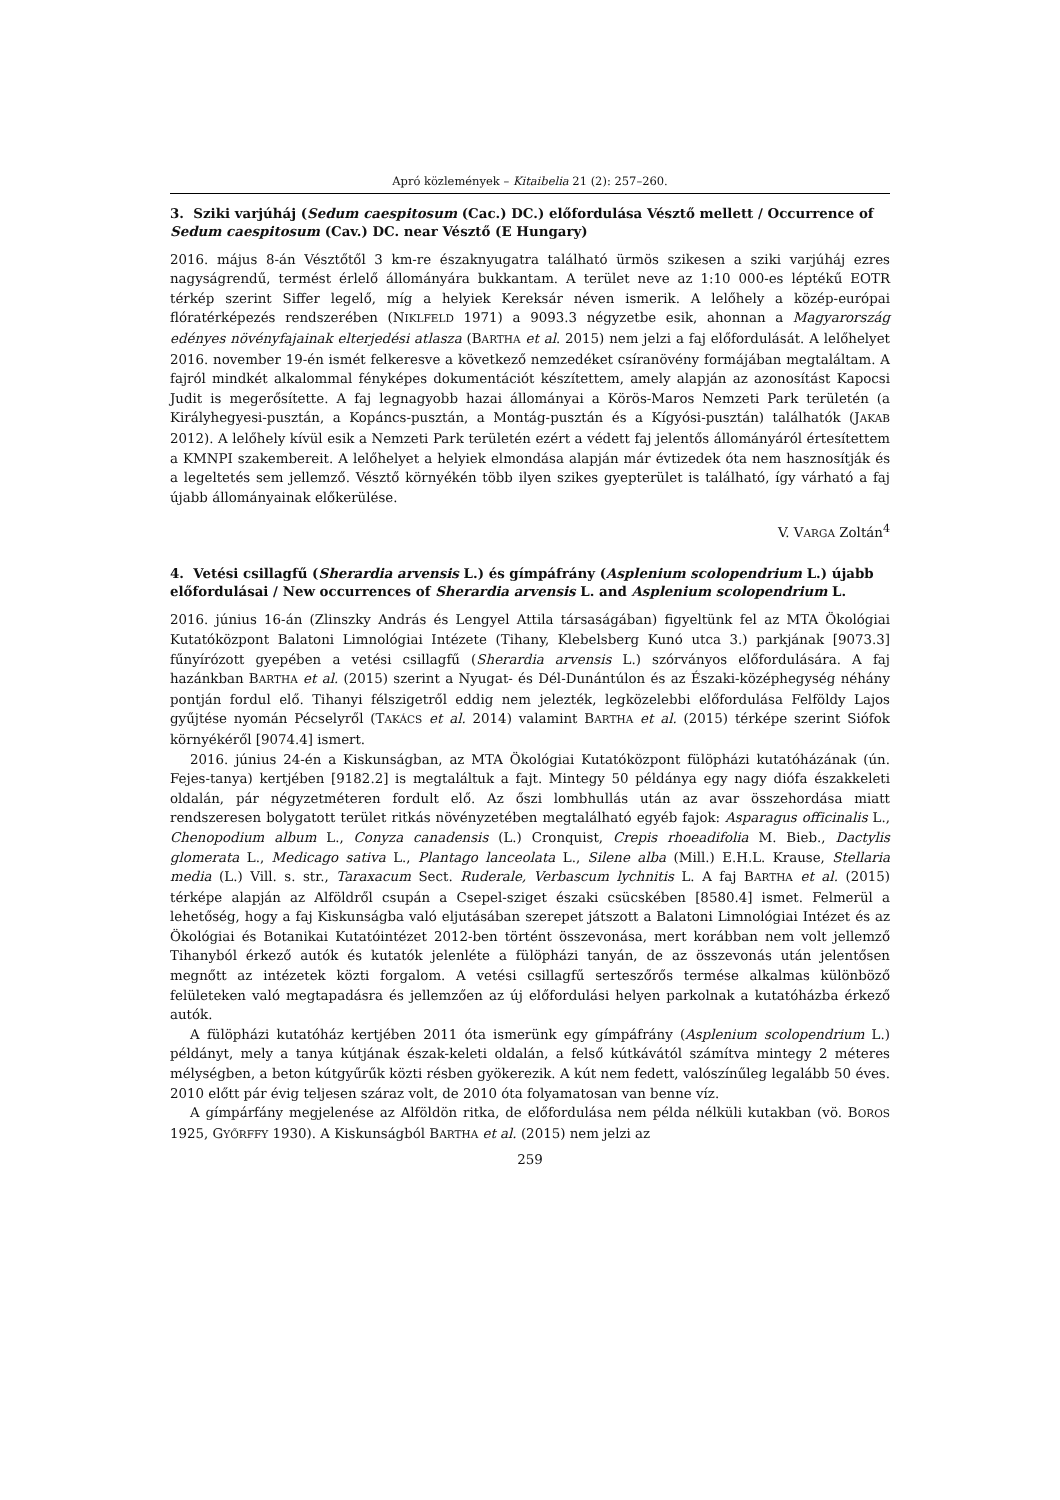Apró közlemények – Kitaibelia 21 (2): 257–260.
3. Sziki varjúháj (Sedum caespitosum (Cac.) DC.) előfordulása Vésztő mellett / Occurrence of Sedum caespitosum (Cav.) DC. near Vésztő (E Hungary)
2016. május 8-án Vésztőtől 3 km-re északnyugatra található ürmös szikesen a sziki varjúháj ezres nagyságrendű, termést érlelő állományára bukkantam. A terület neve az 1:10 000-es léptékű EOTR térkép szerint Siffer legelő, míg a helyiek Kereksár néven ismerik. A lelőhely a közép-európai flóratérképezés rendszerében (NIKLFELD 1971) a 9093.3 négyzetbe esik, ahonnan a Magyarország edényes növényfajainak elterjedési atlasza (BARTHA et al. 2015) nem jelzi a faj előfordulását. A lelőhelyet 2016. november 19-én ismét felkeresve a következő nemzedéket csíranövény formájában megtaláltam. A fajról mindkét alkalommal fényképes dokumentációt készítettem, amely alapján az azonosítást Kapocsi Judit is megerősítette. A faj legnagyobb hazai állományai a Körös-Maros Nemzeti Park területén (a Királyhegyesi-pusztán, a Kopáncs-pusztán, a Montág-pusztán és a Kígyósi-pusztán) találhatók (JAKAB 2012). A lelőhely kívül esik a Nemzeti Park területén ezért a védett faj jelentős állományáról értesítettem a KMNPI szakembereit. A lelőhelyet a helyiek elmondása alapján már évtizedek óta nem hasznosítják és a legeltetés sem jellemző. Vésztő környékén több ilyen szikes gyepterület is található, így várható a faj újabb állományainak előkerülése.
V. VARGA Zoltán<sup>4</sup>
4. Vetési csillagfű (Sherardia arvensis L.) és gímpáfrány (Asplenium scolopendrium L.) újabb előfordulásai / New occurrences of Sherardia arvensis L. and Asplenium scolopendrium L.
2016. június 16-án (Zlinszky András és Lengyel Attila társaságában) figyeltünk fel az MTA Ökológiai Kutatóközpont Balatoni Limnológiai Intézete (Tihany, Klebelsberg Kunó utca 3.) parkjának [9073.3] fűnyírózott gyepében a vetési csillagfű (Sherardia arvensis L.) szórványos előfordulására. A faj hazánkban BARTHA et al. (2015) szerint a Nyugat- és Dél-Dunántúlon és az Északi-középhegység néhány pontján fordul elő. Tihanyi félszigetről eddig nem jelezték, legközelebbi előfordulása Felföldy Lajos gyűjtése nyomán Pécselyről (TAKÁCS et al. 2014) valamint BARTHA et al. (2015) térképe szerint Siófok környékéről [9074.4] ismert.
2016. június 24-én a Kiskunságban, az MTA Ökológiai Kutatóközpont fülöpházi kutatóházának (ún. Fejes-tanya) kertjében [9182.2] is megtaláltuk a fajt. Mintegy 50 példánya egy nagy diófa északkeleti oldalán, pár négyzetméteren fordult elő. Az őszi lombhullás után az avar összehordása miatt rendszeresen bolygatott terület ritkás növényzetében megtalálható egyéb fajok: Asparagus officinalis L., Chenopodium album L., Conyza canadensis (L.) Cronquist, Crepis rhoeadifolia M. Bieb., Dactylis glomerata L., Medicago sativa L., Plantago lanceolata L., Silene alba (Mill.) E.H.L. Krause, Stellaria media (L.) Vill. s. str., Taraxacum Sect. Ruderale, Verbascum lychnitis L. A faj BARTHA et al. (2015) térképe alapján az Alföldről csupán a Csepel-sziget északi csücskében [8580.4] ismet. Felmerül a lehetőség, hogy a faj Kiskunságba való eljutásában szerepet játszott a Balatoni Limnológiai Intézet és az Ökológiai és Botanikai Kutatóintézet 2012-ben történt összevonása, mert korábban nem volt jellemző Tihanyból érkező autók és kutatók jelenléte a fülöpházi tanyán, de az összevonás után jelentősen megnőtt az intézetek közti forgalom. A vetési csillagfű serteszőrős termése alkalmas különböző felületeken való megtapadásra és jellemzően az új előfordulási helyen parkolnak a kutatóházba érkező autók.
A fülöpházi kutatóház kertjében 2011 óta ismerünk egy gímpáfrány (Asplenium scolopendrium L.) példányt, mely a tanya kútjának észak-keleti oldalán, a felső kútkávától számítva mintegy 2 méteres mélységben, a beton kútgyűrűk közti résben gyökerezik. A kút nem fedett, valószínűleg legalább 50 éves. 2010 előtt pár évig teljesen száraz volt, de 2010 óta folyamatosan van benne víz.
A gímpárfány megjelenése az Alföldön ritka, de előfordulása nem példa nélküli kutakban (vö. BOROS 1925, GYŐRFFY 1930). A Kiskunságból BARTHA et al. (2015) nem jelzi az
259